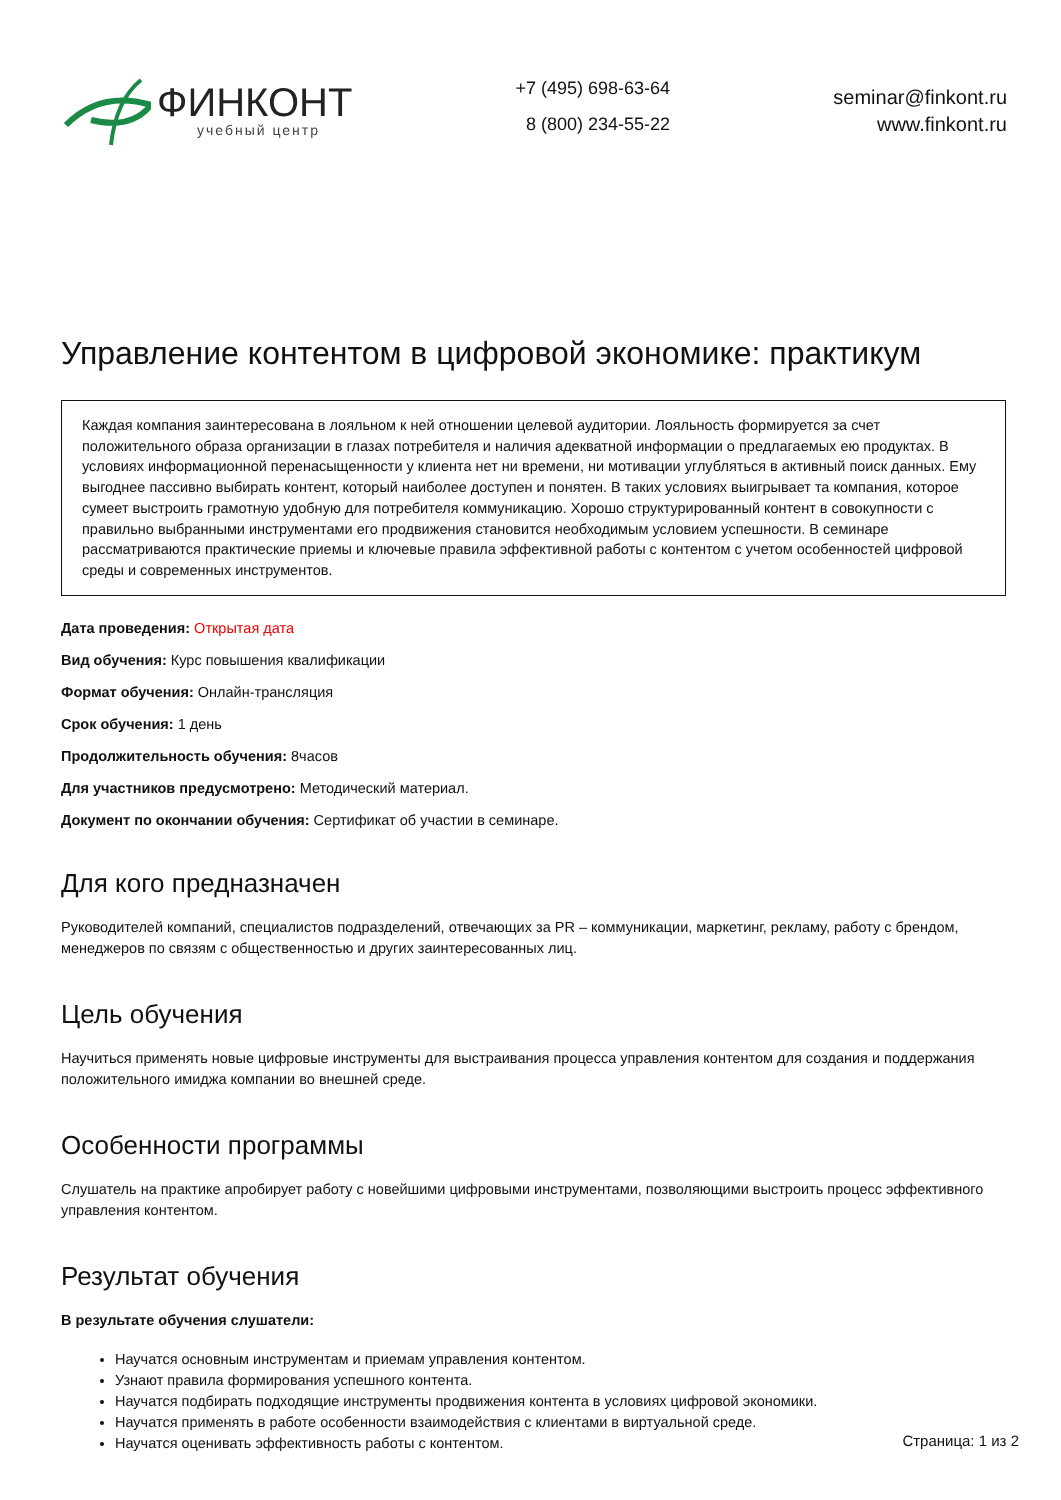ФИНКОНТ
учебный центр
+7 (495) 698-63-64
8 (800) 234-55-22
seminar@finkont.ru
www.finkont.ru
Управление контентом в цифровой экономике: практикум
Каждая компания заинтересована в лояльном к ней отношении целевой аудитории. Лояльность формируется за счет положительного образа организации в глазах потребителя и наличия адекватной информации о предлагаемых ею продуктах. В условиях информационной перенасыщенности у клиента нет ни времени, ни мотивации углубляться в активный поиск данных. Ему выгоднее пассивно выбирать контент, который наиболее доступен и понятен. В таких условиях выигрывает та компания, которое сумеет выстроить грамотную удобную для потребителя коммуникацию. Хорошо структурированный контент в совокупности с правильно выбранными инструментами его продвижения становится необходимым условием успешности. В семинаре рассматриваются практические приемы и ключевые правила эффективной работы с контентом с учетом особенностей цифровой среды и современных инструментов.
Дата проведения: Открытая дата
Вид обучения: Курс повышения квалификации
Формат обучения: Онлайн-трансляция
Срок обучения: 1 день
Продолжительность обучения: 8часов
Для участников предусмотрено: Методический материал.
Документ по окончании обучения: Сертификат об участии в семинаре.
Для кого предназначен
Руководителей компаний, специалистов подразделений, отвечающих за PR – коммуникации, маркетинг, рекламу, работу с брендом, менеджеров по связям с общественностью и других заинтересованных лиц.
Цель обучения
Научиться применять новые цифровые инструменты для выстраивания процесса управления контентом для создания и поддержания положительного имиджа компании во внешней среде.
Особенности программы
Слушатель на практике апробирует работу с новейшими цифровыми инструментами, позволяющими выстроить процесс эффективного управления контентом.
Результат обучения
В результате обучения слушатели:
Научатся основным инструментам и приемам управления контентом.
Узнают правила формирования успешного контента.
Научатся подбирать подходящие инструменты продвижения контента в условиях цифровой экономики.
Научатся применять в работе особенности взаимодействия с клиентами в виртуальной среде.
Научатся оценивать эффективность работы с контентом.
Страница: 1 из 2